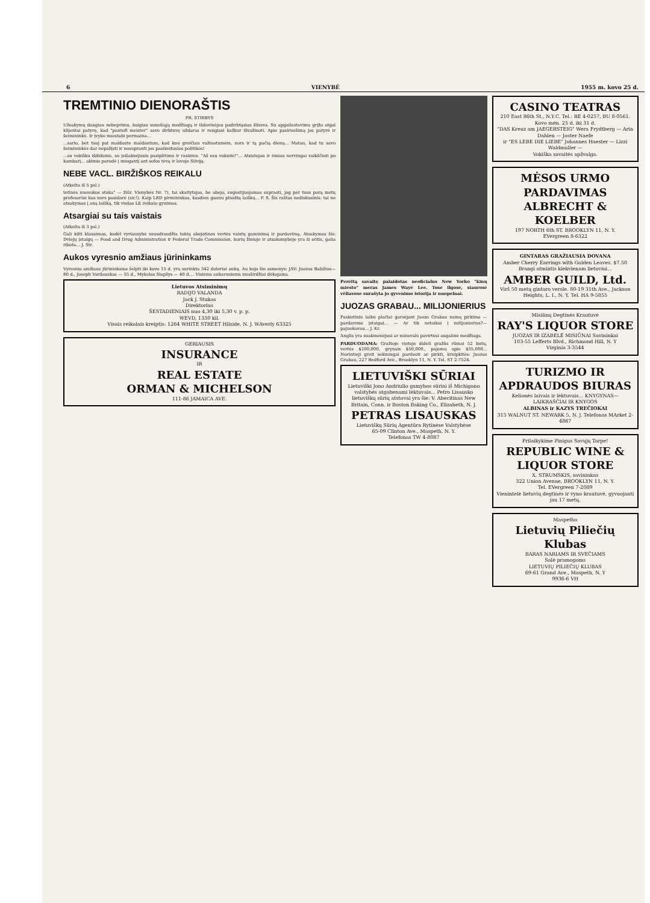6 VIENYBĖ 1955 m. kovo 25 d.
TREMTINIO DIENORAŠTIS
PR. STIRBYS
Užsakymų daugiau nebeprimu, baigiau sunešiąją medžiagą ir išdavinėjau padirbtąsias šliures. Su apgailestavimu grįžo atgal klijentai patyrę, kad "pantofl meister" savo dirbtuvę uždaras ir rengiasi kažkur išvažiuoti. Apie pasiruošimą jos patyrė ir šeimininkė. Ir įvyko nuostabi permaina...
...sario, bet tuoj pat maldaute maldautum, kad kuo greičiau važiuotumėm, nors ir tą pačią dieną... Matau, kad tu savo šeimininkės dar nepažįsti ir nesupranti jos pasikeitusios politikos!
...su vokišku išdidumu, su įsišaknėjusiu pasipūtimu ir rasizmu. "Aš esu vokietė!"... Atsistojau ir ėmiau nervingai vaikščioti po kambarį... akimis parodė į miegantį ant sofos tėvą ir lovoje Silviją.
NEBE VACL. BIRŽIŠKOS REIKALU
(Atkelta iš 5 psl.)
tetinės nuovokos stoka" — žiūr. Vienybės Nr. 7), tai skaitytojas, be abejo, sugestijuojamas suprasti, jog per tuos porą metų profesoriui kas nors pasidarė (sic!). Kaip LRD pirmininkas, kasdien gaunu pluoštą laiškų... P. S. Šis raštas nediskusinis: tai ne atsakymas į aną laišką, tik viešas LE reikalo gynimas.
Atsargiai su tais vaistais
(Atkelta iš 3 psl.)
Gali kilti klausimas, kodėl vyriausybė nesudraudžia tokių abejotinos vertės vaistų gaminimą ir pardavimą. Atsakymas šis: Dviejų įstaigų — Food and Drug Administration ir Federal Trade Commission, kurių žinioje ir atsakomybėje yra ši sritis, galia ribota... J. Str.
Aukos vyresnio amžiaus jūrininkams
Vyresnio amžiaus jūrininkams šelpti iki kovo 15 d. yra surinkta 342 doleriai aukų. Au kojo šie asmenys: JAV: Juozas Babilius—80 d., Joseph Vardauskas — 55 d., Mykolas Slapšys — 40 d.... Visiems aukavusiems nuoširdžiai dėkojama.
Lietuvos Atsiminimų
RADIJO VALANDA
Jack J. Stukas
Direktorius
ŠESTADIENIAIS nuo 4,30 iki 5,30 v. p. p.
WEVD, 1330 kil.
Visais reikalais kreiptis: 1264 WHITE STREET Hilside, N. J. WAverly 63325
GERIAUSIS
INSURANCE
IR
REAL ESTATE
ORMAN & MICHELSON
111-86 JAMAICA AVE.
Pereitą savaitę palaidotas neoficialus New Yorko "kinų miesto" meras James Waye Lee. Tose ilgose, siaurose vėliavose surašyta jo gyvenimo istorija ir nuopelnai.
JUOZAS GRABAU... MILIJONIERIUS
Paskutiniu laiku plačiai garsėjant Juozo Grabau namų pirkimo — pardavimo įstaigai... — Ar tik netaikai į milijonierius?— pajuokavau... J. Kr.
Anglis yra suakmenėjusi ar mineralu pavirtusi augalinė medžiaga.
PARDUODAMA: Gražioje vietoje dideli gražūs rūmai 52 butų, vertės $200,000, grynais $50,000., pajamų apie $35,000... Norintieji greit sekmingai parduoti ar pirkti, kreipkitės: Juozas Grabau, 227 Bedford Ave., Brooklyn 11, N. Y. Tel. ST 2-7524.
LIETUVIŠKI SŪRIAI
Lietuviški Jono Andriulio gamybos sūriai iš Michigano valstybės atgabenami lėktuvais... Petro Lisausko lietuviškų sūrių atstovai yra šie: V. Abecitinas New Britain, Conn. ir Boston Baking Co., Elizabeth, N. J.
PETRAS LISAUSKAS
Lietuviškų Sūrių Agentūra Rytinėse Valstybėse
65-09 Clinton Ave., Maspeth, N. Y.
Telefonas TW 4-8087
CASINO TEATRAS
210 East 86th St., N.Y.C. Tel.: RE 4-0257, BU 8-0561.
Kovo mėn. 25 d. iki 31 d.
"DAS Kreuz am JAEGERSTEIG" Wera Frydtberg — Arin Dahlen — Joster Naefe
ir "ES LEBE DIE LIEBE" Johannes Haester — Lizzi Waldmuller —
Vokiška savaitės apžvalga.
MĖSOS URMO PARDAVIMAS
ALBRECHT & KOELBER
197 NORTH 6th ST. BROOKLYN 11, N. Y.
EVergreen 8-6322
GINTARAS GRAŽIAUSIA DOVANA
Amber Cherry Earrings with Golden Leaves. $7.50
Brangi atmintis kiekvienam lietuviui...
AMBER GUILD, Ltd.
Virš 50 metų gintaro versle. 80-19 31th Ave., Jackson Heights, L. I., N. Y. Tel. HA 9-5855
Misiūnų Degtinės Krautuvė
RAY'S LIQUOR STORE
JUOZAS IR IZABELĖ MISIŪNAI Savininkai
103-55 Lefferts Blvd., Richmond Hill, N. Y
Virginia 3-3544
TURIZMO IR APDRAUDOS BIURAS
Kelionės laivais ir lėktuvais... KNYGYNAS—LAIKRAŠČIAI IR KNYGOS
ALBINAS ir KAZYS TREČIOKAI
315 WALNUT ST. NEWARK 5, N. J. Telefonas MArket 2-4867
Prilaikykime Pinigus Savųjų Tarpe!
REPUBLIC WINE & LIQUOR STORE
X. STRUMSKIS, savininkas
322 Union Avenue, BROOKLYN 11, N. Y.
Tel. EVergreen 7-2089
Vienintelė lietuvių degtinės ir vyno krautuvė, gyvuojanti jau 17 metų.
Maspetho
Lietuvių Piliečių Klubas
BARAS NARIAMS IR SVEČIAMS
Salė pramogoms
LIETUVIŲ PILIEČIŲ KLUBAS
69-61 Grand Ave., Maspeth, N. Y
9936-6 VH